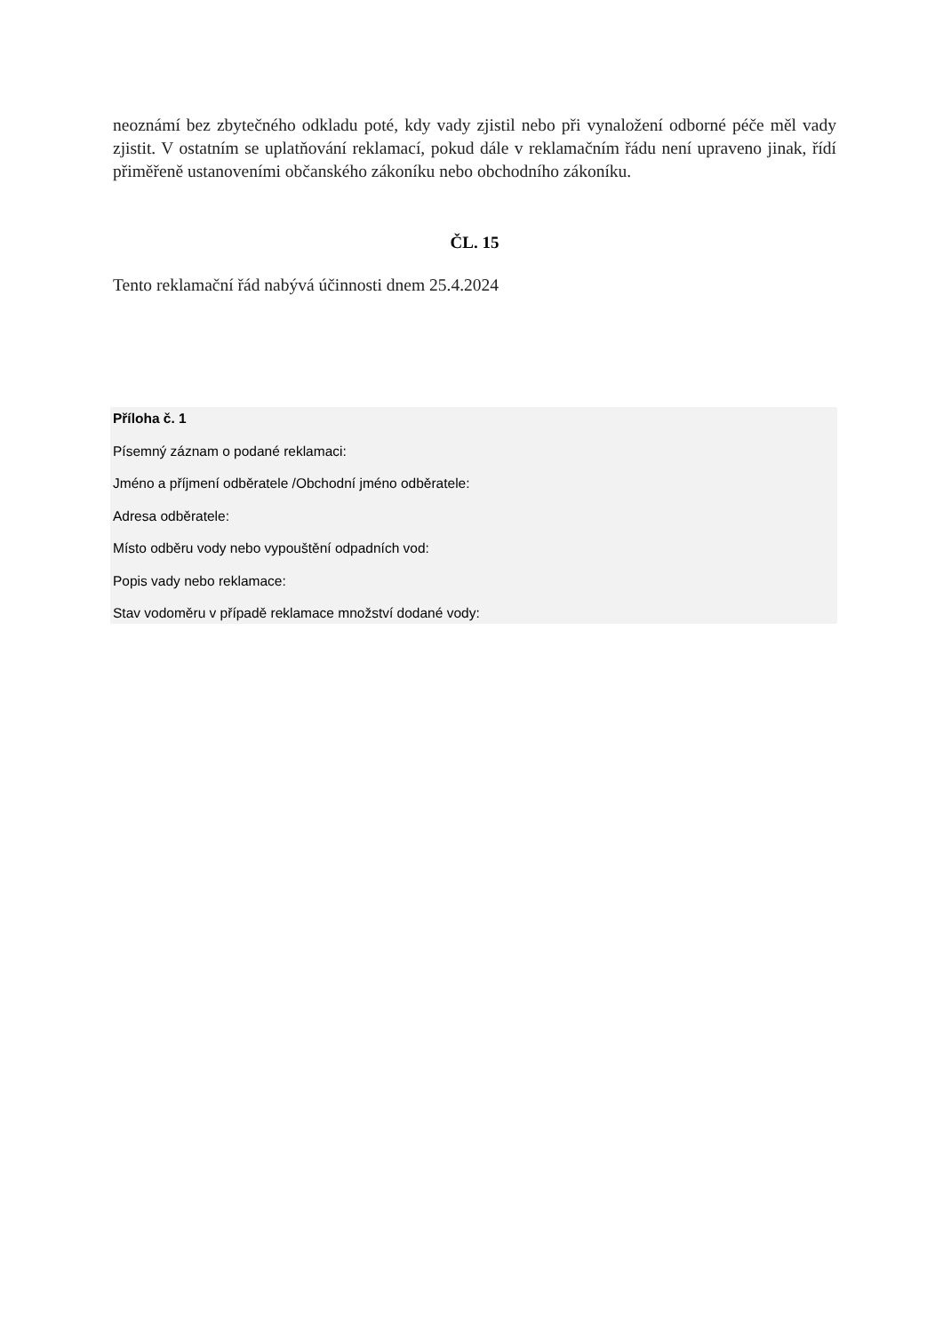neoznámí bez zbytečného odkladu poté, kdy vady zjistil nebo při vynaložení odborné péče měl vady zjistit. V ostatním se uplatňování reklamací, pokud dále v reklamačním řádu není upraveno jinak, řídí přiměřeně ustanoveními občanského zákoníku nebo obchodního zákoníku.
ČL. 15
Tento reklamační řád nabývá účinnosti dnem 25.4.2024
Příloha č. 1
Písemný záznam o podané reklamaci:
Jméno a příjmení odběratele /Obchodní jméno odběratele:
Adresa odběratele:
Místo odběru vody nebo vypouštění odpadních vod:
Popis vady nebo reklamace:
Stav vodoměru v případě reklamace množství dodané vody: